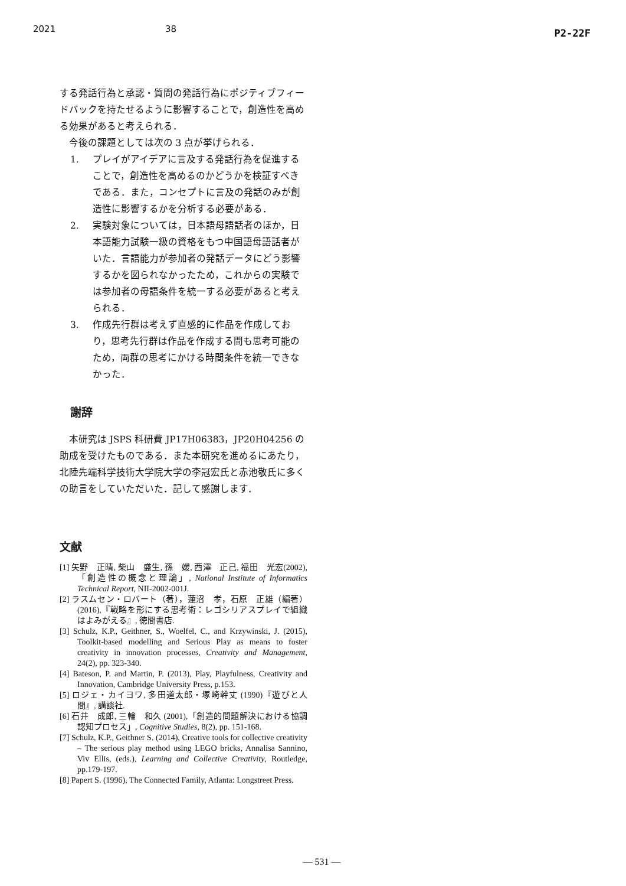2021 38 P2-22F
する発話行為と承認・質問の発話行為にポジティブフィードバックを持たせるように影響することで，創造性を高める効果があると考えられる．
今後の課題としては次の 3 点が挙げられる．
1. プレイがアイデアに言及する発話行為を促進することで，創造性を高めるのかどうかを検証すべきである．また，コンセプトに言及の発話のみが創造性に影響するかを分析する必要がある．
2. 実験対象については，日本語母語話者のほか，日本語能力試験一級の資格をもつ中国語母語話者がいた．言語能力が参加者の発話データにどう影響するかを図られなかったため，これからの実験では参加者の母語条件を統一する必要があると考えられる．
3. 作成先行群は考えず直感的に作品を作成しており，思考先行群は作品を作成する間も思考可能のため，両群の思考にかける時間条件を統一できなかった．
謝辞
本研究は JSPS 科研費 JP17H06383，JP20H04256 の助成を受けたものである．また本研究を進めるにあたり，北陸先端科学技術大学院大学の李冠宏氏と赤池敬氏に多くの助言をしていただいた．記して感謝します．
文献
[1] 矢野　正晴, 柴山　盛生, 孫　媛, 西澤　正己, 福田　光宏(2002), 「創造性の概念と理論」, National Institute of Informatics Technical Report, NII-2002-001J.
[2] ラスムセン・ロバート（著），蓮沼　孝，石原　正雄（編著）(2016),『戦略を形にする思考術：レゴシリアスプレイで組織はよみがえる』, 徳間書店.
[3] Schulz, K.P., Geithner, S., Woelfel, C., and Krzywinski, J. (2015), Toolkit-based modelling and Serious Play as means to foster creativity in innovation processes, Creativity and Management, 24(2), pp. 323-340.
[4] Bateson, P. and Martin, P. (2013), Play, Playfulness, Creativity and Innovation, Cambridge University Press, p.153.
[5] ロジェ・カイヨワ, 多田道太郎・塚崎幹丈 (1990)『遊びと人間』, 講談社.
[6] 石井　成郎, 三輪　和久 (2001),「創造的問題解決における協調認知プロセス」, Cognitive Studies, 8(2), pp. 151-168.
[7] Schulz, K.P., Geithner S. (2014), Creative tools for collective creativity – The serious play method using LEGO bricks, Annalisa Sannino, Viv Ellis, (eds.), Learning and Collective Creativity, Routledge, pp.179-197.
[8] Papert S. (1996), The Connected Family, Atlanta: Longstreet Press.
— 531 —